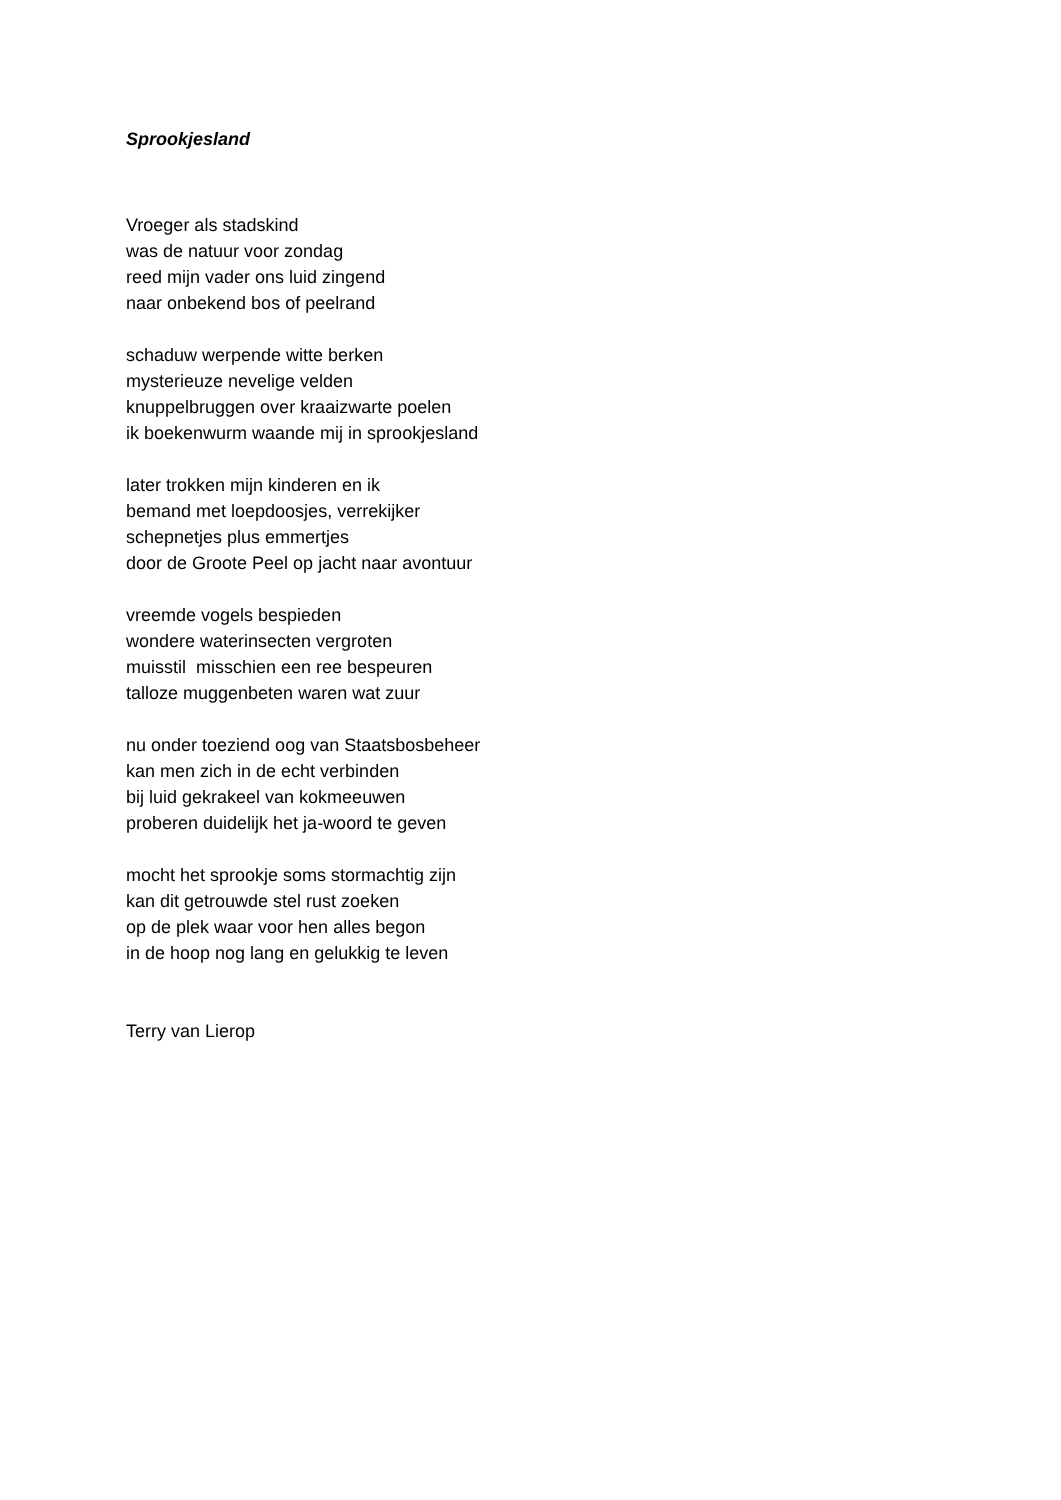Sprookjesland
Vroeger als stadskind
was de natuur voor zondag
reed mijn vader ons luid zingend
naar onbekend bos of peelrand
schaduw werpende witte berken
mysterieuze nevelige velden
knuppelbruggen over kraaizwarte poelen
ik boekenwurm waande mij in sprookjesland
later trokken mijn kinderen en ik
bemand met loepdoosjes, verrekijker
schepnetjes plus emmertjes
door de Groote Peel op jacht naar avontuur
vreemde vogels bespieden
wondere waterinsecten vergroten
muisstil misschien een ree bespeuren
talloze muggenbeten waren wat zuur
nu onder toeziend oog van Staatsbosbeheer
kan men zich in de echt verbinden
bij luid gekrakeel van kokmeeuwen
proberen duidelijk het ja-woord te geven
mocht het sprookje soms stormachtig zijn
kan dit getrouwde stel rust zoeken
op de plek waar voor hen alles begon
in de hoop nog lang en gelukkig te leven
Terry van Lierop